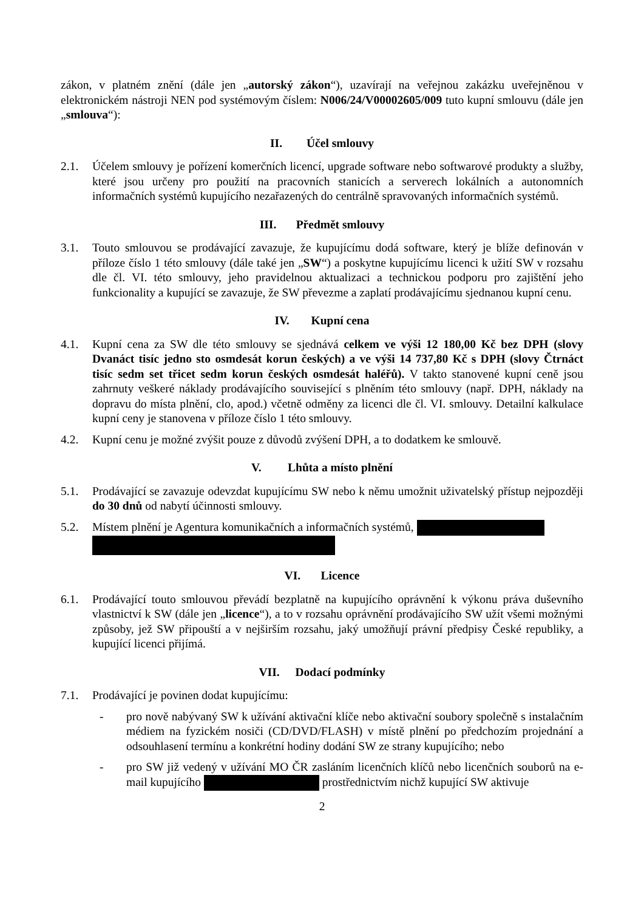zákon, v platném znění (dále jen „autorský zákon“), uzavírají na veřejnou zakázku uveřejněnou v elektronickém nástroji NEN pod systémovým číslem: N006/24/V00002605/009 tuto kupní smlouvu (dále jen „smlouva“):
II. Účel smlouvy
2.1. Účelem smlouvy je pořízení komerčních licencí, upgrade software nebo softwarové produkty a služby, které jsou určeny pro použití na pracovních stanicích a serverech lokálních a autonomních informačních systémů kupujícího nezařazených do centrálně spravovaných informačních systémů.
III. Předmět smlouvy
3.1. Touto smlouvou se prodávající zavazuje, že kupujícímu dodá software, který je blíže definován v příloze číslo 1 této smlouvy (dále také jen „SW“) a poskytne kupujícímu licenci k užití SW v rozsahu dle čl. VI. této smlouvy, jeho pravidelnou aktualizaci a technickou podporu pro zajištění jeho funkcionality a kupující se zavazuje, že SW převezme a zaplatí prodávajícímu sjednanou kupní cenu.
IV. Kupní cena
4.1. Kupní cena za SW dle této smlouvy se sjednává celkem ve výši 12 180,00 Kč bez DPH (slovy Dvanáct tisíc jedno sto osmdesát korun českých) a ve výši 14 737,80 Kč s DPH (slovy Čtrnáct tisíc sedm set třicet sedm korun českých osmdesát haléřů). V takto stanovené kupní ceně jsou zahrnuty veškeré náklady prodávajícího související s plněním této smlouvy (např. DPH, náklady na dopravu do místa plnění, clo, apod.) včetně odměny za licenci dle čl. VI. smlouvy. Detailní kalkulace kupní ceny je stanovena v příloze číslo 1 této smlouvy.
4.2. Kupní cenu je možné zvýšit pouze z důvodů zvýšení DPH, a to dodatkem ke smlouvě.
V. Lhůta a místo plnění
5.1. Prodávající se zavazuje odevzdat kupujícímu SW nebo k němu umožnit uživatelský přístup nejpozději do 30 dnů od nabytí účinnosti smlouvy.
5.2. Místem plnění je Agentura komunikačních a informačních systémů,
VI. Licence
6.1. Prodávající touto smlouvou převádí bezplatně na kupujícího oprávnění k výkonu práva duševního vlastnictví k SW (dále jen „licence“), a to v rozsahu oprávnění prodávajícího SW užít všemi možnými způsoby, jež SW připouští a v nejširším rozsahu, jaký umožňují právní předpisy České republiky, a kupující licenci přijímá.
VII. Dodací podmínky
7.1. Prodávající je povinen dodat kupujícímu:
- pro nově nabývaný SW k užívání aktivační klíče nebo aktivační soubory společně s instalačním médiem na fyzickém nosiči (CD/DVD/FLASH) v místě plnění po předchozím projednání a odsouhlasení termínu a konkrétní hodiny dodání SW ze strany kupujícího; nebo
- pro SW již vedený v užívání MO ČR zasláním licenčních klíčů nebo licenčních souborů na e-mail kupujícího prostřednictvím nichž kupující SW aktivuje
2